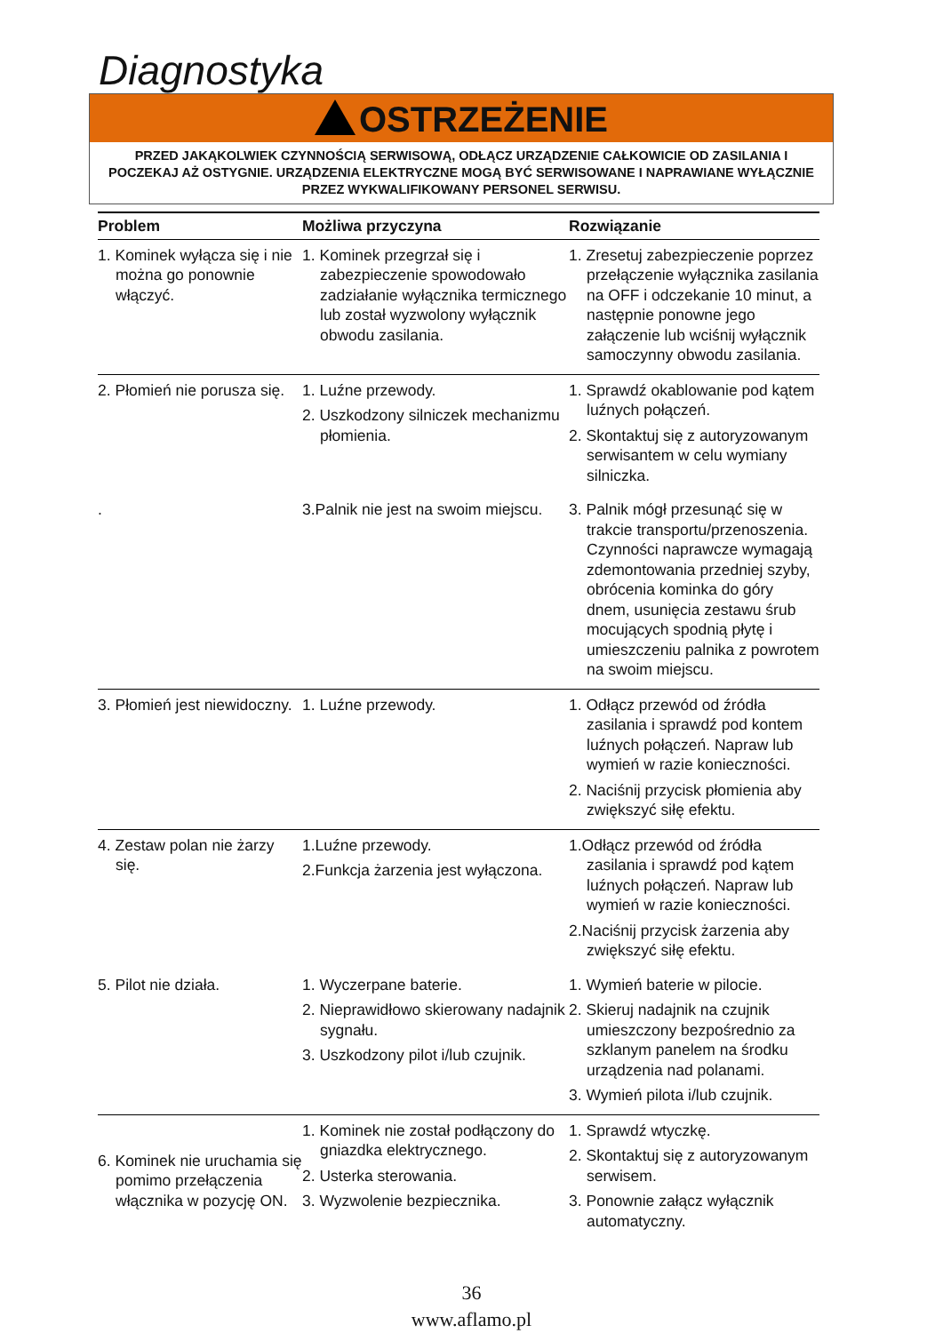Diagnostyka
OSTRZEŻENIE
PRZED JAKĄKOLWIEK CZYNNOŚCIĄ SERWISOWĄ, ODŁĄCZ URZĄDZENIE CAŁKOWICIE OD ZASILANIA I POCZEKAJ AŻ OSTYGNIE. URZĄDZENIA ELEKTRYCZNE MOGĄ BYĆ SERWISOWANE I NAPRAWIANE WYŁĄCZNIE PRZEZ WYKWALIFIKOWANY PERSONEL SERWISU.
| Problem | Możliwa przyczyna | Rozwiązanie |
| --- | --- | --- |
| 1. Kominek wyłącza się i nie można go ponownie włączyć. | 1. Kominek przegrzał się i zabezpieczenie spowodowało zadziałanie wyłącznika termicznego lub został wyzwolony wyłącznik obwodu zasilania. | 1. Zresetuj zabezpieczenie poprzez przełączenie wyłącznika zasilania na OFF i odczekanie 10 minut, a następnie ponowne jego załączenie lub wciśnij wyłącznik samoczynny obwodu zasilania. |
| 2. Płomień nie porusza się. | 1. Luźne przewody. 2. Uszkodzony silniczek mechanizmu płomienia. | 1. Sprawdź okablowanie pod kątem luźnych połączeń. 2. Skontaktuj się z autoryzowanym serwisantem w celu wymiany silniczka. |
| . | 3.Palnik nie jest na swoim miejscu. | 3. Palnik mógł przesunąć się w trakcie transportu/przenoszenia. Czynności naprawcze wymagają zdemontowania przedniej szyby, obrócenia kominka do góry dnem, usunięcia zestawu śrub mocujących spodnią płytę i umieszczeniu palnika z powrotem na swoim miejscu. |
| 3. Płomień jest niewidoczny. | 1. Luźne przewody. | 1. Odłącz przewód od źródła zasilania i sprawdź pod kontem luźnych połączeń. Napraw lub wymień w razie konieczności. 2. Naciśnij przycisk płomienia aby zwiększyć siłę efektu. |
| 4. Zestaw polan nie żarzy się. | 1.Luźne przewody. 2.Funkcja żarzenia jest wyłączona. | 1.Odłącz przewód od źródła zasilania i sprawdź pod kątem luźnych połączeń. Napraw lub wymień w razie konieczności. 2.Naciśnij przycisk żarzenia aby zwiększyć siłę efektu. |
| 5. Pilot nie działa. | 1. Wyczerpane baterie. 2. Nieprawidłowo skierowany nadajnik sygnału. 3. Uszkodzony pilot i/lub czujnik. | 1. Wymień baterie w pilocie. 2. Skieruj nadajnik na czujnik umieszczony bezpośrednio za szklanym panelem na środku urządzenia nad polanami. 3. Wymień pilota i/lub czujnik. |
| 6. Kominek nie uruchamia się pomimo przełączenia włącznika w pozycję ON. | 1. Kominek nie został podłączony do gniazdka elektrycznego. 2. Usterka sterowania. 3. Wyzwolenie bezpiecznika. | 1. Sprawdź wtyczkę. 2. Skontaktuj się z autoryzowanym serwisem. 3. Ponownie załącz wyłącznik automatyczny. |
36
www.aflamo.pl